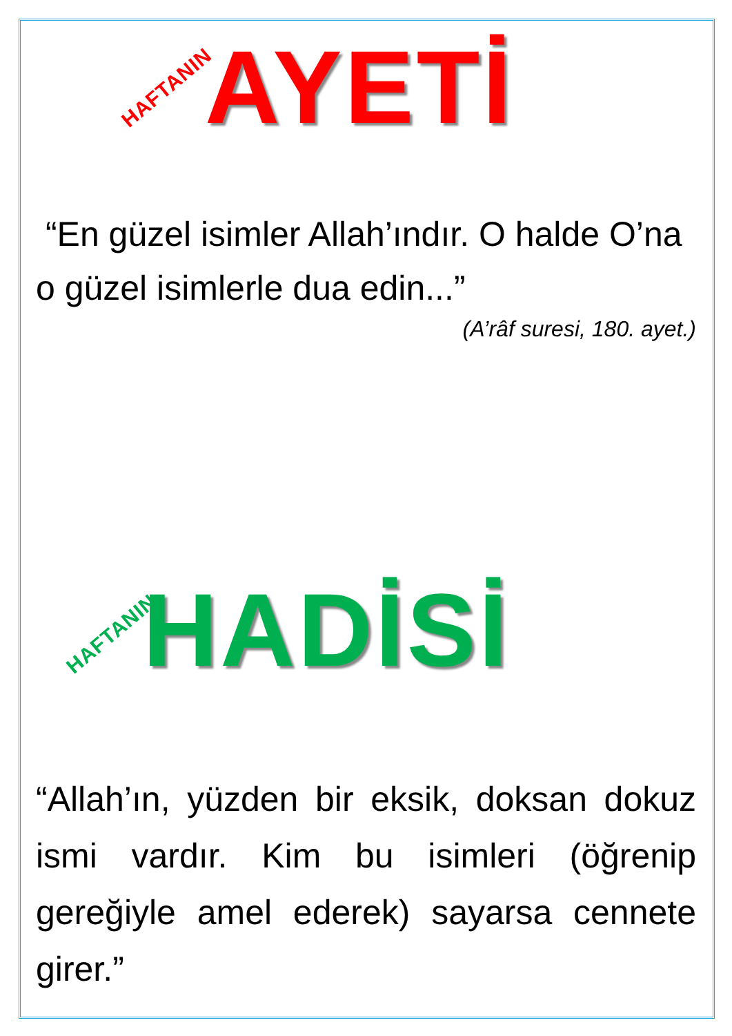HAFTANIN AYETİ
“En güzel isimler Allah’ındır. O halde O’na o güzel isimlerle dua edin...”
(A’râf suresi, 180. ayet.)
HAFTANIN HADİSİ
“Allah’ın, yüzden bir eksik, doksan dokuz ismi vardır. Kim bu isimleri (öğrenip gereğiyle amel ederek) sayarsa cennete girer.”